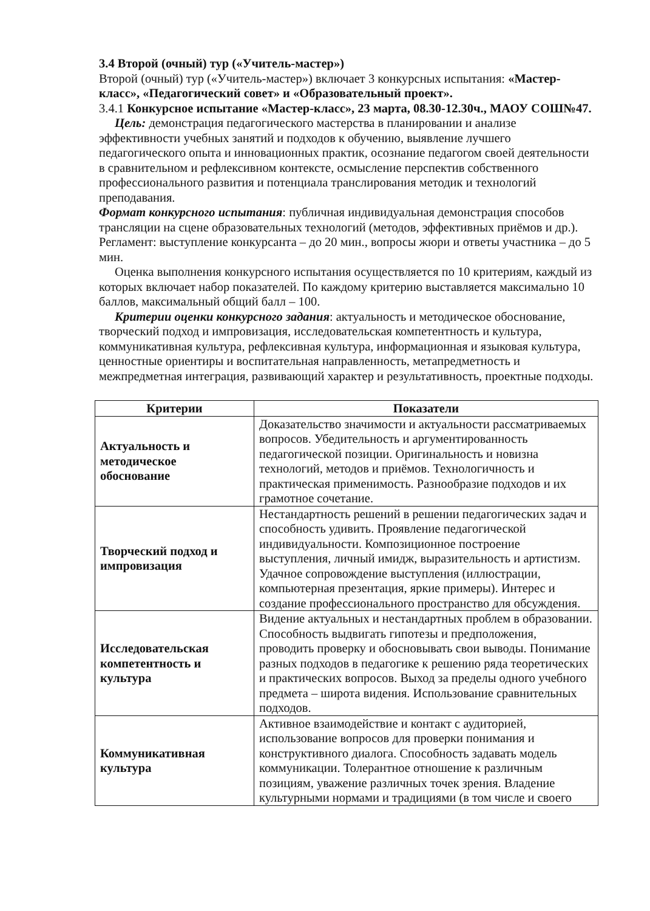3.4 Второй (очный) тур («Учитель-мастер»)
Второй (очный) тур («Учитель-мастер») включает 3 конкурсных испытания: «Мастер-класс», «Педагогический совет» и «Образовательный проект».
3.4.1 Конкурсное испытание «Мастер-класс», 23 марта, 08.30-12.30ч., МАОУ СОШ№47.
Цель: демонстрация педагогического мастерства в планировании и анализе эффективности учебных занятий и подходов к обучению, выявление лучшего педагогического опыта и инновационных практик, осознание педагогом своей деятельности в сравнительном и рефлексивном контексте, осмысление перспектив собственного профессионального развития и потенциала транслирования методик и технологий преподавания.
Формат конкурсного испытания: публичная индивидуальная демонстрация способов трансляции на сцене образовательных технологий (методов, эффективных приёмов и др.). Регламент: выступление конкурсанта – до 20 мин., вопросы жюри и ответы участника – до 5 мин.
Оценка выполнения конкурсного испытания осуществляется по 10 критериям, каждый из которых включает набор показателей. По каждому критерию выставляется максимально 10 баллов, максимальный общий балл – 100.
Критерии оценки конкурсного задания: актуальность и методическое обоснование, творческий подход и импровизация, исследовательская компетентность и культура, коммуникативная культура, рефлексивная культура, информационная и языковая культура, ценностные ориентиры и воспитательная направленность, метапредметность и межпредметная интеграция, развивающий характер и результативность, проектные подходы.
| Критерии | Показатели |
| --- | --- |
| Актуальность и методическое обоснование | Доказательство значимости и актуальности рассматриваемых вопросов. Убедительность и аргументированность педагогической позиции. Оригинальность и новизна технологий, методов и приёмов. Технологичность и практическая применимость. Разнообразие подходов и их грамотное сочетание. |
| Творческий подход и импровизация | Нестандартность решений в решении педагогических задач и способность удивить. Проявление педагогической индивидуальности. Композиционное построение выступления, личный имидж, выразительность и артистизм. Удачное сопровождение выступления (иллюстрации, компьютерная презентация, яркие примеры). Интерес и создание профессионального пространство для обсуждения. |
| Исследовательская компетентность и культура | Видение актуальных и нестандартных проблем в образовании. Способность выдвигать гипотезы и предположения, проводить проверку и обосновывать свои выводы. Понимание разных подходов в педагогике к решению ряда теоретических и практических вопросов. Выход за пределы одного учебного предмета – широта видения. Использование сравнительных подходов. |
| Коммуникативная культура | Активное взаимодействие и контакт с аудиторией, использование вопросов для проверки понимания и конструктивного диалога. Способность задавать модель коммуникации. Толерантное отношение к различным позициям, уважение различных точек зрения. Владение культурными нормами и традициями (в том числе и своего |